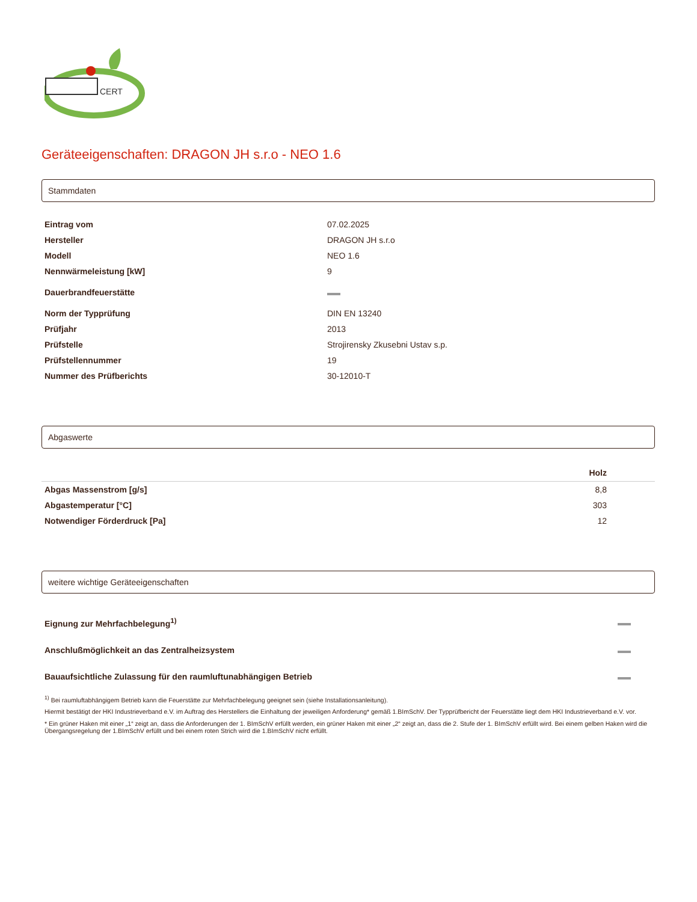CERT
Geräteeigenschaften: DRAGON JH s.r.o - NEO 1.6
Stammdaten
| Eintrag vom | 07.02.2025 |
| Hersteller | DRAGON JH s.r.o |
| Modell | NEO 1.6 |
| Nennwärmeleistung [kW] | 9 |
| Dauerbrandfeuerstätte | |
| Norm der Typprüfung | DIN EN 13240 |
| Prüfjahr | 2013 |
| Prüfstelle | Strojirensky Zkusebni Ustav s.p. |
| Prüfstellennummer | 19 |
| Nummer des Prüfberichts | 30-12010-T |
Abgaswerte
| | Holz |
| --- | --- |
| Abgas Massenstrom [g/s] | 8,8 |
| Abgastemperatur [°C] | 303 |
| Notwendiger Förderdruck [Pa] | 12 |
weitere wichtige Geräteeigenschaften
| Eignung zur Mehrfachbelegung<sup>1)</sup> | |
| Anschlußmöglichkeit an das Zentralheizsystem | |
| Bauaufsichtliche Zulassung für den raumluftunabhängigen Betrieb | |
<sup>1)</sup> Bei raumluftabhängigem Betrieb kann die Feuerstätte zur Mehrfachbelegung geeignet sein (siehe Installationsanleitung).
Hiermit bestätigt der HKI Industrieverband e.V. im Auftrag des Herstellers die Einhaltung der jeweiligen Anforderung* gemäß 1.BImSchV. Der Typprüfbericht der Feuerstätte liegt dem HKI Industrieverband e.V. vor.
* Ein grüner Haken mit einer „1“ zeigt an, dass die Anforderungen der 1. BImSchV erfüllt werden, ein grüner Haken mit einer „2“ zeigt an, dass die 2. Stufe der 1. BImSchV erfüllt wird. Bei einem gelben Haken wird die Übergangsregelung der 1.BImSchV erfüllt und bei einem roten Strich wird die 1.BImSchV nicht erfüllt.